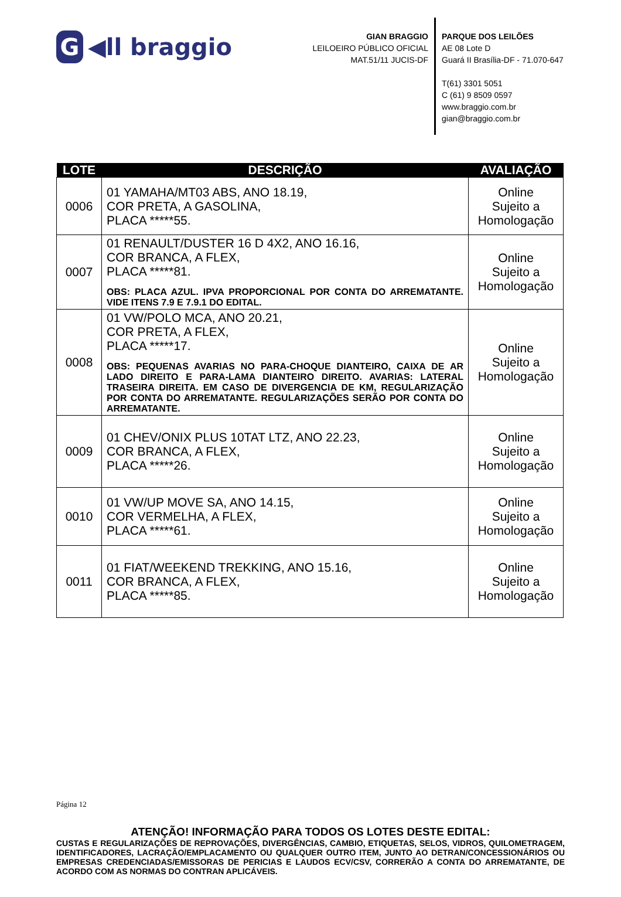G ◀ll braggio
GIAN BRAGGIO
LEILOEIRO PÚBLICO OFICIAL
MAT.51/11 JUCIS-DF
PARQUE DOS LEILÕES
AE 08 Lote D
Guará II Brasília-DF - 71.070-647
T(61) 3301 5051
C (61) 9 8509 0597
www.braggio.com.br
gian@braggio.com.br
| LOTE | DESCRIÇÃO | AVALIAÇÃO |
| --- | --- | --- |
| 0006 | 01 YAMAHA/MT03 ABS, ANO 18.19, COR PRETA, A GASOLINA, PLACA *****55. | Online Sujeito a Homologação |
| 0007 | 01 RENAULT/DUSTER 16 D 4X2, ANO 16.16, COR BRANCA, A FLEX, PLACA *****81. OBS: PLACA AZUL. IPVA PROPORCIONAL POR CONTA DO ARREMATANTE. VIDE ITENS 7.9 E 7.9.1 DO EDITAL. | Online Sujeito a Homologação |
| 0008 | 01 VW/POLO MCA, ANO 20.21, COR PRETA, A FLEX, PLACA *****17. OBS: PEQUENAS AVARIAS NO PARA-CHOQUE DIANTEIRO, CAIXA DE AR LADO DIREITO E PARA-LAMA DIANTEIRO DIREITO. AVARIAS: LATERAL TRASEIRA DIREITA. EM CASO DE DIVERGENCIA DE KM, REGULARIZAÇÃO POR CONTA DO ARREMATANTE. REGULARIZAÇÕES SERÃO POR CONTA DO ARREMATANTE. | Online Sujeito a Homologação |
| 0009 | 01 CHEV/ONIX PLUS 10TAT LTZ, ANO 22.23, COR BRANCA, A FLEX, PLACA *****26. | Online Sujeito a Homologação |
| 0010 | 01 VW/UP MOVE SA, ANO 14.15, COR VERMELHA, A FLEX, PLACA *****61. | Online Sujeito a Homologação |
| 0011 | 01 FIAT/WEEKEND TREKKING, ANO 15.16, COR BRANCA, A FLEX, PLACA *****85. | Online Sujeito a Homologação |
Página 12
ATENÇÃO! INFORMAÇÃO PARA TODOS OS LOTES DESTE EDITAL:
CUSTAS E REGULARIZAÇÕES DE REPROVAÇÕES, DIVERGÊNCIAS, CAMBIO, ETIQUETAS, SELOS, VIDROS, QUILOMETRAGEM, IDENTIFICADORES, LACRAÇÃO/EMPLACAMENTO OU QUALQUER OUTRO ITEM, JUNTO AO DETRAN/CONCESSIONÁRIOS OU EMPRESAS CREDENCIADAS/EMISSORAS DE PERICIAS E LAUDOS ECV/CSV, CORRERÃO A CONTA DO ARREMATANTE, DE ACORDO COM AS NORMAS DO CONTRAN APLICÁVEIS.